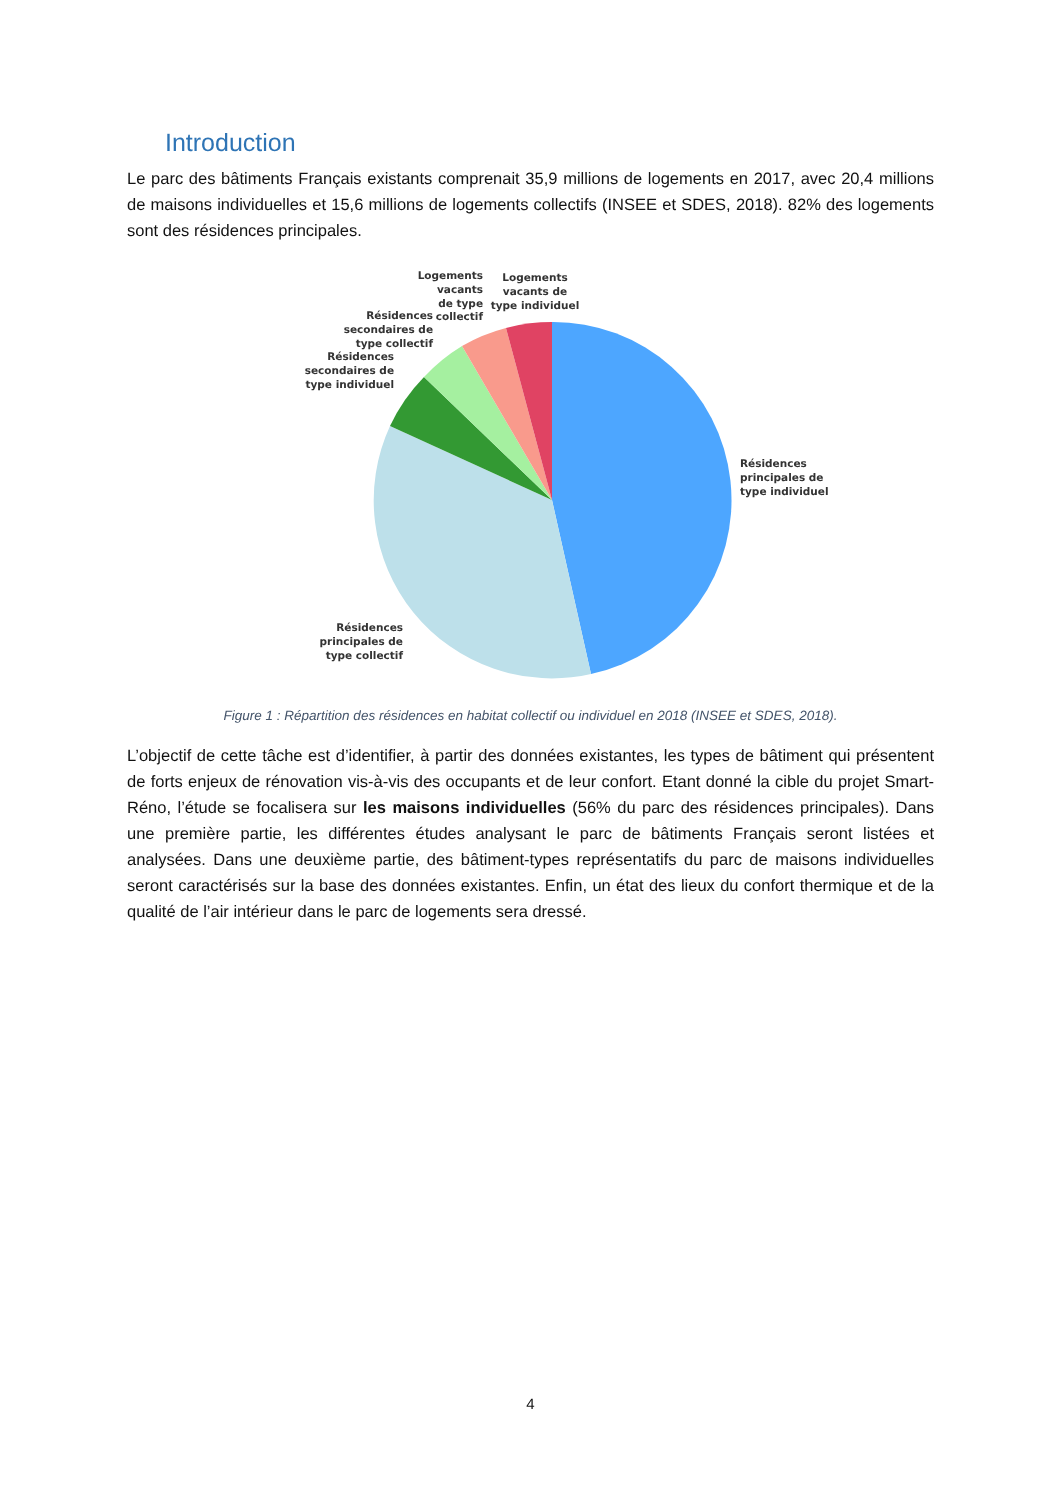Introduction
Le parc des bâtiments Français existants comprenait 35,9 millions de logements en 2017, avec 20,4 millions de maisons individuelles et 15,6 millions de logements collectifs (INSEE et SDES, 2018). 82% des logements sont des résidences principales.
Résidences
principales de
type individuel
Résidences
principales de
type collectif
Résidences
secondaires de
type individuel
Résidences
secondaires de
type collectif
Logements
vacants
de type
collectif
Logements
vacants de
type individuel
Figure 1 : Répartition des résidences en habitat collectif ou individuel en 2018 (INSEE et SDES, 2018).
L’objectif de cette tâche est d’identifier, à partir des données existantes, les types de bâtiment qui présentent de forts enjeux de rénovation vis-à-vis des occupants et de leur confort. Etant donné la cible du projet Smart-Réno, l’étude se focalisera sur les maisons individuelles (56% du parc des résidences principales). Dans une première partie, les différentes études analysant le parc de bâtiments Français seront listées et analysées. Dans une deuxième partie, des bâtiment-types représentatifs du parc de maisons individuelles seront caractérisés sur la base des données existantes. Enfin, un état des lieux du confort thermique et de la qualité de l’air intérieur dans le parc de logements sera dressé.
4